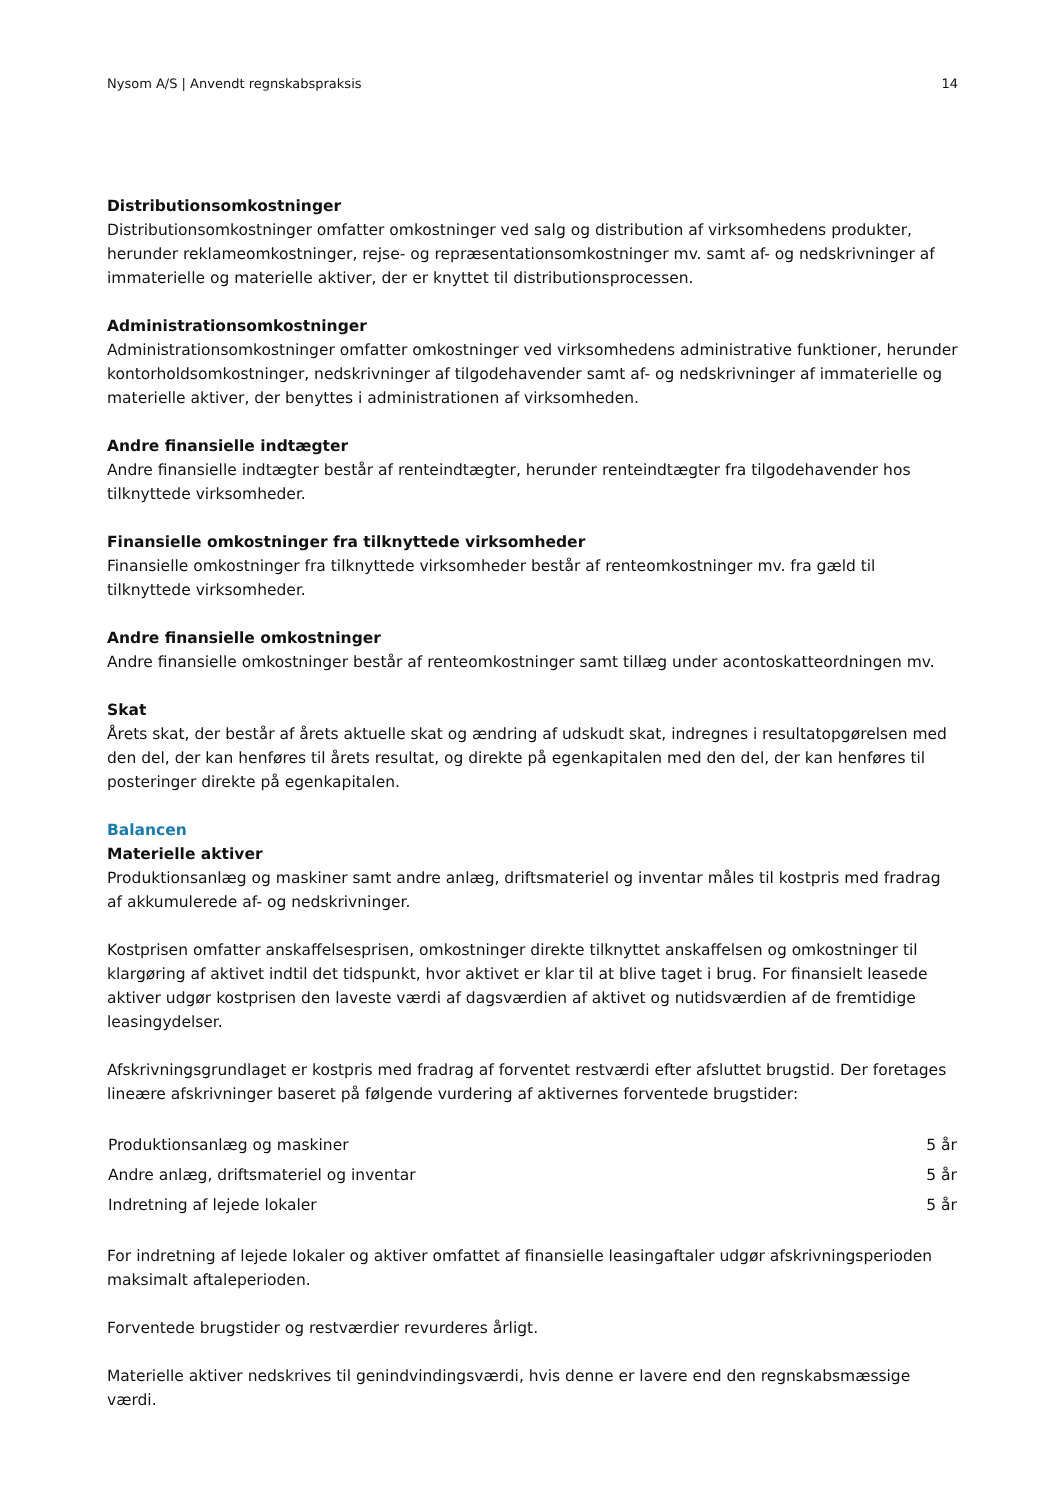Nysom A/S | Anvendt regnskabspraksis 14
Distributionsomkostninger
Distributionsomkostninger omfatter omkostninger ved salg og distribution af virksomhedens produkter, herunder reklameomkostninger, rejse- og repræsentationsomkostninger mv. samt af- og nedskrivninger af immaterielle og materielle aktiver, der er knyttet til distributionsprocessen.
Administrationsomkostninger
Administrationsomkostninger omfatter omkostninger ved virksomhedens administrative funktioner, herunder kontorholdsomkostninger, nedskrivninger af tilgodehavender samt af- og nedskrivninger af immaterielle og materielle aktiver, der benyttes i administrationen af virksomheden.
Andre finansielle indtægter
Andre finansielle indtægter består af renteindtægter, herunder renteindtægter fra tilgodehavender hos tilknyttede virksomheder.
Finansielle omkostninger fra tilknyttede virksomheder
Finansielle omkostninger fra tilknyttede virksomheder består af renteomkostninger mv. fra gæld til tilknyttede virksomheder.
Andre finansielle omkostninger
Andre finansielle omkostninger består af renteomkostninger samt tillæg under acontoskatteordningen mv.
Skat
Årets skat, der består af årets aktuelle skat og ændring af udskudt skat, indregnes i resultatopgørelsen med den del, der kan henføres til årets resultat, og direkte på egenkapitalen med den del, der kan henføres til posteringer direkte på egenkapitalen.
Balancen
Materielle aktiver
Produktionsanlæg og maskiner samt andre anlæg, driftsmateriel og inventar måles til kostpris med fradrag af akkumulerede af- og nedskrivninger.
Kostprisen omfatter anskaffelsesprisen, omkostninger direkte tilknyttet anskaffelsen og omkostninger til klargøring af aktivet indtil det tidspunkt, hvor aktivet er klar til at blive taget i brug. For finansielt leasede aktiver udgør kostprisen den laveste værdi af dagsværdien af aktivet og nutidsværdien af de fremtidige leasingydelser.
Afskrivningsgrundlaget er kostpris med fradrag af forventet restværdi efter afsluttet brugstid. Der foretages lineære afskrivninger baseret på følgende vurdering af aktivernes forventede brugstider:
| Produktionsanlæg og maskiner | 5 år |
| Andre anlæg, driftsmateriel og inventar | 5 år |
| Indretning af lejede lokaler | 5 år |
For indretning af lejede lokaler og aktiver omfattet af finansielle leasingaftaler udgør afskrivningsperioden maksimalt aftaleperioden.
Forventede brugstider og restværdier revurderes årligt.
Materielle aktiver nedskrives til genindvindingsværdi, hvis denne er lavere end den regnskabsmæssige værdi.